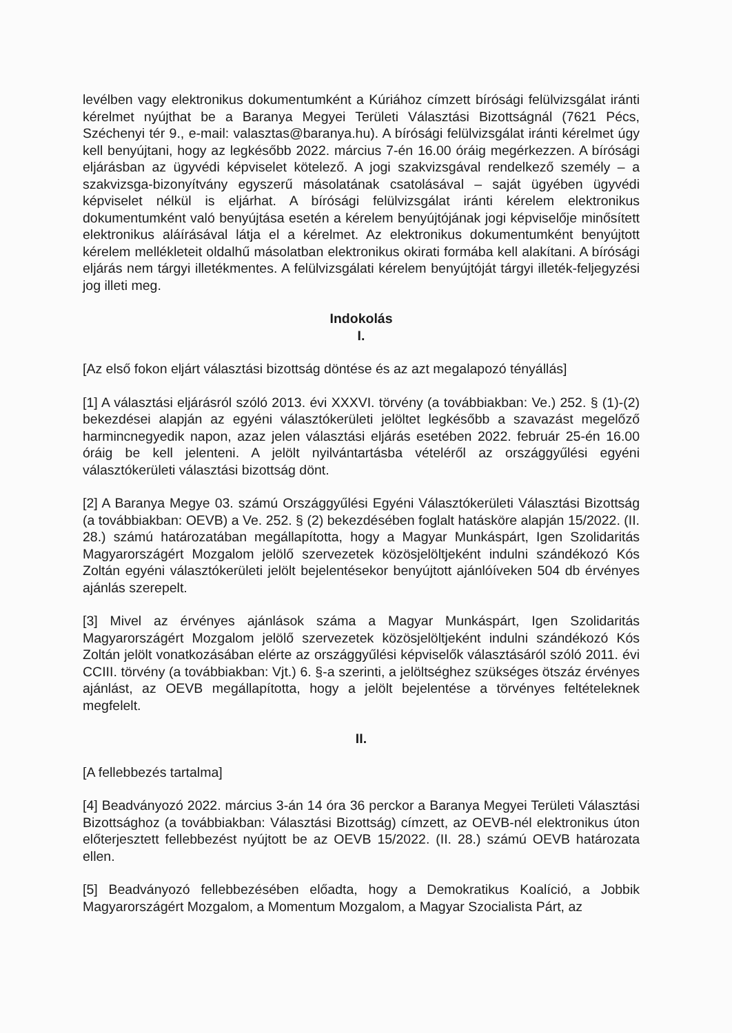levélben vagy elektronikus dokumentumként a Kúriához címzett bírósági felülvizsgálat iránti kérelmet nyújthat be a Baranya Megyei Területi Választási Bizottságnál (7621 Pécs, Széchenyi tér 9., e-mail: valasztas@baranya.hu). A bírósági felülvizsgálat iránti kérelmet úgy kell benyújtani, hogy az legkésőbb 2022. március 7-én 16.00 óráig megérkezzen. A bírósági eljárásban az ügyvédi képviselet kötelező. A jogi szakvizsgával rendelkező személy – a szakvizsga-bizonyítvány egyszerű másolatának csatolásával – saját ügyében ügyvédi képviselet nélkül is eljárhat. A bírósági felülvizsgálat iránti kérelem elektronikus dokumentumként való benyújtása esetén a kérelem benyújtójának jogi képviselője minősített elektronikus aláírásával látja el a kérelmet. Az elektronikus dokumentumként benyújtott kérelem mellékleteit oldalhű másolatban elektronikus okirati formába kell alakítani. A bírósági eljárás nem tárgyi illetékmentes. A felülvizsgálati kérelem benyújtóját tárgyi illeték-feljegyzési jog illeti meg.
Indokolás
I.
[Az első fokon eljárt választási bizottság döntése és az azt megalapozó tényállás]
[1] A választási eljárásról szóló 2013. évi XXXVI. törvény (a továbbiakban: Ve.) 252. § (1)-(2) bekezdései alapján az egyéni választókerületi jelöltet legkésőbb a szavazást megelőző harmincnegyedik napon, azaz jelen választási eljárás esetében 2022. február 25-én 16.00 óráig be kell jelenteni. A jelölt nyilvántartásba vételéről az országgyűlési egyéni választókerületi választási bizottság dönt.
[2] A Baranya Megye 03. számú Országgyűlési Egyéni Választókerületi Választási Bizottság (a továbbiakban: OEVB) a Ve. 252. § (2) bekezdésében foglalt hatásköre alapján 15/2022. (II. 28.) számú határozatában megállapította, hogy a Magyar Munkáspárt, Igen Szolidaritás Magyarországért Mozgalom jelölő szervezetek közösjelöltjeként indulni szándékozó Kós Zoltán egyéni választókerületi jelölt bejelentésekor benyújtott ajánlóíveken 504 db érvényes ajánlás szerepelt.
[3] Mivel az érvényes ajánlások száma a Magyar Munkáspárt, Igen Szolidaritás Magyarországért Mozgalom jelölő szervezetek közösjelöltjeként indulni szándékozó Kós Zoltán jelölt vonatkozásában elérte az országgyűlési képviselők választásáról szóló 2011. évi CCIII. törvény (a továbbiakban: Vjt.) 6. §-a szerinti, a jelöltséghez szükséges ötszáz érvényes ajánlást, az OEVB megállapította, hogy a jelölt bejelentése a törvényes feltételeknek megfelelt.
II.
[A fellebbezés tartalma]
[4] Beadványozó 2022. március 3-án 14 óra 36 perckor a Baranya Megyei Területi Választási Bizottsághoz (a továbbiakban: Választási Bizottság) címzett, az OEVB-nél elektronikus úton előterjesztett fellebbezést nyújtott be az OEVB 15/2022. (II. 28.) számú OEVB határozata ellen.
[5] Beadványozó fellebbezésében előadta, hogy a Demokratikus Koalíció, a Jobbik Magyarországért Mozgalom, a Momentum Mozgalom, a Magyar Szocialista Párt, az